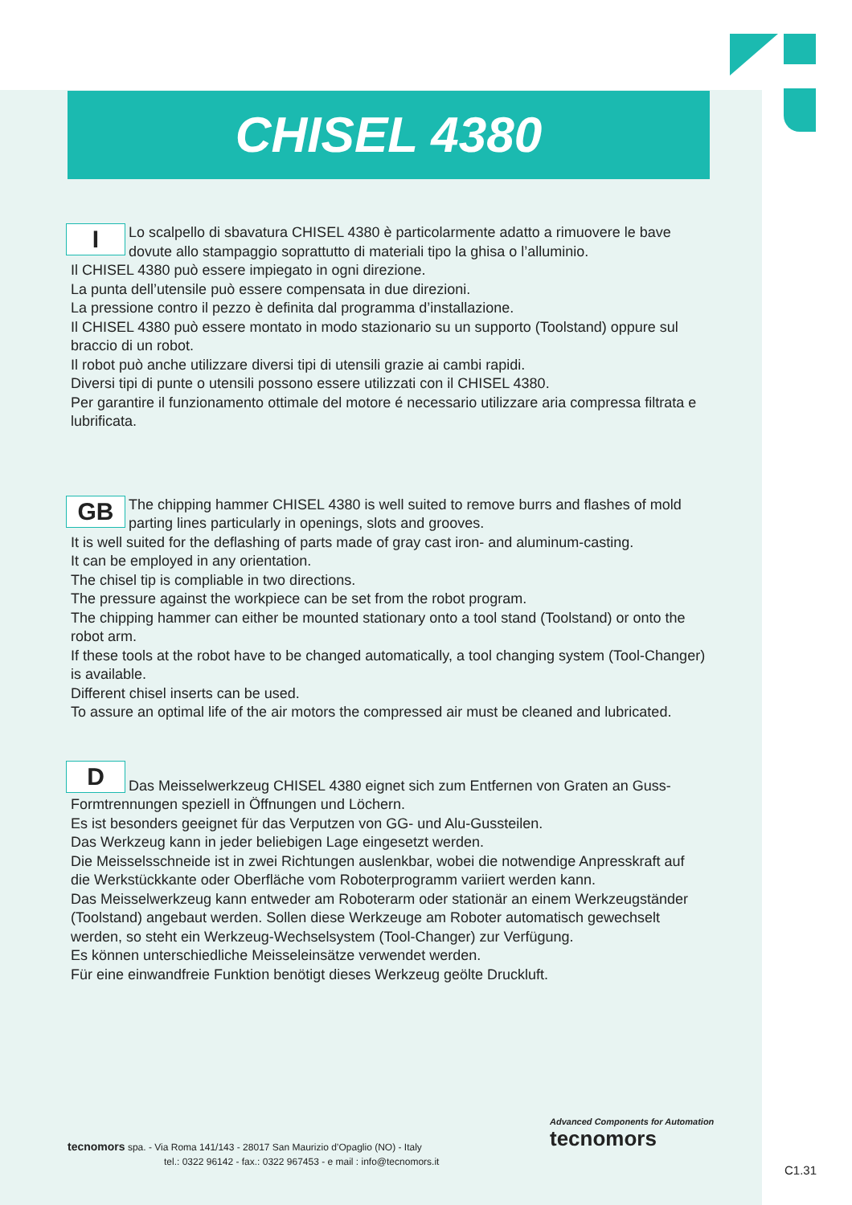CHISEL 4380
I
Lo scalpello di sbavatura CHISEL 4380 è particolarmente adatto a rimuovere le bave dovute allo stampaggio soprattutto di materiali tipo la ghisa o l’alluminio.
Il CHISEL 4380 può essere impiegato in ogni direzione.
La punta dell’utensile può essere compensata in due direzioni.
La pressione contro il pezzo è definita dal programma d’installazione.
Il CHISEL 4380 può essere montato in modo stazionario su un supporto (Toolstand) oppure sul braccio di un robot.
Il robot può anche utilizzare diversi tipi di utensili grazie ai cambi rapidi.
Diversi tipi di punte o utensili possono essere utilizzati con il CHISEL 4380.
Per garantire il funzionamento ottimale del motore é necessario utilizzare aria compressa filtrata e lubrificata.
GB
The chipping hammer CHISEL 4380 is well suited to remove burrs and flashes of mold parting lines particularly in openings, slots and grooves.
It is well suited for the deflashing of parts made of gray cast iron- and aluminum-casting.
It can be employed in any orientation.
The chisel tip is compliable in two directions.
The pressure against the workpiece can be set from the robot program.
The chipping hammer can either be mounted stationary onto a tool stand (Toolstand) or onto the robot arm.
If these tools at the robot have to be changed automatically, a tool changing system (Tool-Changer) is available.
Different chisel inserts can be used.
To assure an optimal life of the air motors the compressed air must be cleaned and lubricated.
D
Das Meisselwerkzeug CHISEL 4380 eignet sich zum Entfernen von Graten an Guss-Formtrennungen speziell in Öffnungen und Löchern.
Es ist besonders geeignet für das Verputzen von GG- und Alu-Gussteilen.
Das Werkzeug kann in jeder beliebigen Lage eingesetzt werden.
Die Meisselsschneide ist in zwei Richtungen auslenkbar, wobei die notwendige Anpresskraft auf die Werkstückkante oder Oberfläche vom Roboterprogramm variiert werden kann.
Das Meisselwerkzeug kann entweder am Roboterarm oder stationär an einem Werkzeugständer (Toolstand) angebaut werden. Sollen diese Werkzeuge am Roboter automatisch gewechselt werden, so steht ein Werkzeug-Wechselsystem (Tool-Changer) zur Verfügung.
Es können unterschiedliche Meisseleinsätze verwendet werden.
Für eine einwandfreie Funktion benötigt dieses Werkzeug geölte Druckluft.
tecnomors spa. - Via Roma 141/143 - 28017 San Maurizio d’Opaglio (NO) - Italy
tel.: 0322 96142 - fax.: 0322 967453 - e mail : info@tecnomors.it
Advanced Components for Automation
tecnomors
C1.31